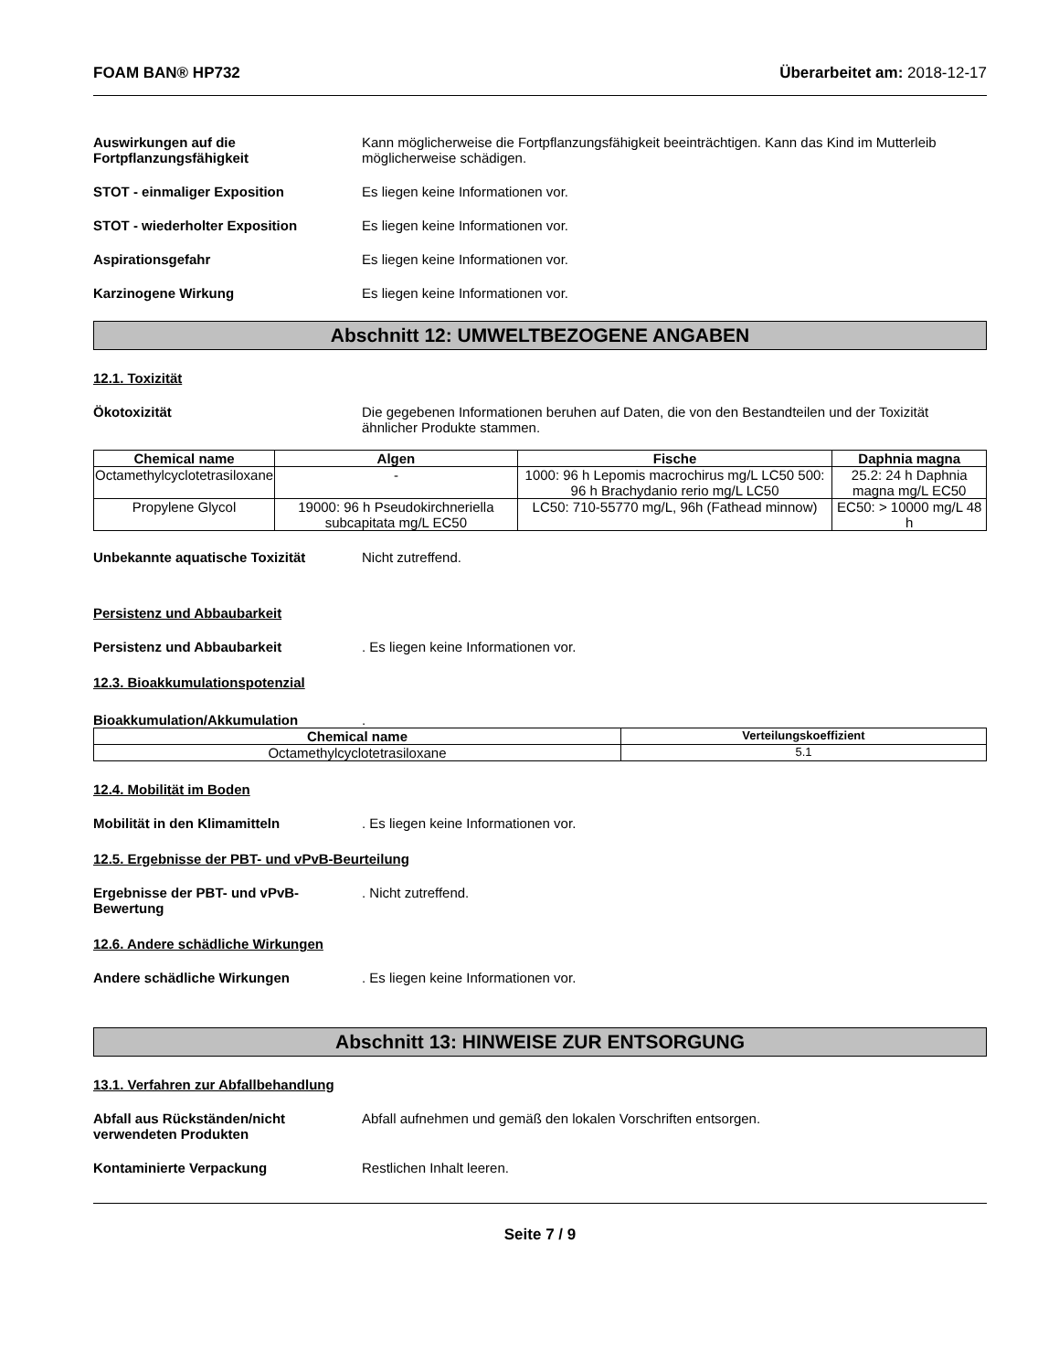FOAM BAN® HP732 Überarbeitet am: 2018-12-17
Auswirkungen auf die Fortpflanzungsfähigkeit
Kann möglicherweise die Fortpflanzungsfähigkeit beeinträchtigen. Kann das Kind im Mutterleib möglicherweise schädigen.
STOT - einmaliger Exposition Es liegen keine Informationen vor.
STOT - wiederholter Exposition Es liegen keine Informationen vor.
Aspirationsgefahr Es liegen keine Informationen vor.
Karzinogene Wirkung Es liegen keine Informationen vor.
Abschnitt 12: UMWELTBEZOGENE ANGABEN
12.1. Toxizität
Ökotoxizität Die gegebenen Informationen beruhen auf Daten, die von den Bestandteilen und der Toxizität ähnlicher Produkte stammen.
| Chemical name | Algen | Fische | Daphnia magna |
| --- | --- | --- | --- |
| Octamethylcyclotetrasiloxane | - | 1000: 96 h Lepomis macrochirus mg/L LC50 500: 96 h Brachydanio rerio mg/L LC50 | 25.2: 24 h Daphnia magna mg/L EC50 |
| Propylene Glycol | 19000: 96 h Pseudokirchneriella subcapitata mg/L EC50 | LC50: 710-55770 mg/L, 96h (Fathead minnow) | EC50: > 10000 mg/L 48 h |
Unbekannte aquatische Toxizität Nicht zutreffend.
Persistenz und Abbaubarkeit
Persistenz und Abbaubarkeit . Es liegen keine Informationen vor.
12.3. Bioakkumulationspotenzial
Bioakkumulation/Akkumulation .
| Chemical name | Verteilungskoeffizient |
| --- | --- |
| Octamethylcyclotetrasiloxane | 5.1 |
12.4. Mobilität im Boden
Mobilität in den Klimamitteln . Es liegen keine Informationen vor.
12.5. Ergebnisse der PBT- und vPvB-Beurteilung
Ergebnisse der PBT- und vPvB-Bewertung
. Nicht zutreffend.
12.6. Andere schädliche Wirkungen
Andere schädliche Wirkungen . Es liegen keine Informationen vor.
Abschnitt 13: HINWEISE ZUR ENTSORGUNG
13.1. Verfahren zur Abfallbehandlung
Abfall aus Rückständen/nicht verwendeten Produkten
Abfall aufnehmen und gemäß den lokalen Vorschriften entsorgen.
Kontaminierte Verpackung Restlichen Inhalt leeren.
Seite 7 / 9